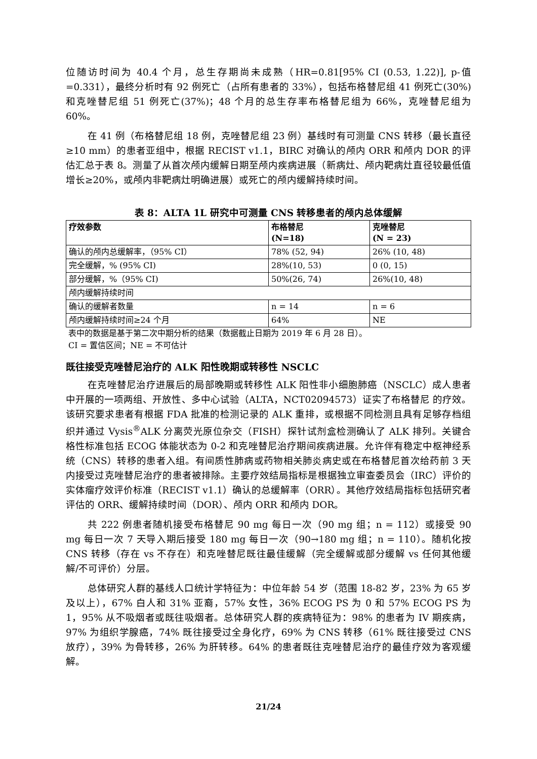位随访时间为 40.4 个月，总生存期尚未成熟（HR=0.81[95% CI (0.53, 1.22)], p-值=0.331），最终分析时有 92 例死亡（占所有患者的 33%），包括布格替尼组 41 例死亡(30%)和克唑替尼组 51 例死亡(37%)；48 个月的总生存率布格替尼组为 66%，克唑替尼组为 60%。
在 41 例（布格替尼组 18 例，克唑替尼组 23 例）基线时有可测量 CNS 转移（最长直径≥10 mm）的患者亚组中，根据 RECIST v1.1，BIRC 对确认的颅内 ORR 和颅内 DOR 的评估汇总于表 8。测量了从首次颅内缓解日期至颅内疾病进展（新病灶、颅内靶病灶直径较最低值增长≥20%，或颅内非靶病灶明确进展）或死亡的颅内缓解持续时间。
表 8：ALTA 1L 研究中可测量 CNS 转移患者的颅内总体缓解
| 疗效参数 | 布格替尼 (N=18) | 克唑替尼 (N = 23) |
| --- | --- | --- |
| 确认的颅内总缓解率，（95% CI） | 78% (52, 94) | 26% (10, 48) |
| 完全缓解，% (95% CI) | 28%(10, 53) | 0 (0, 15) |
| 部分缓解，%（95% CI) | 50%(26, 74) | 26%(10, 48) |
| 颅内缓解持续时间 | | |
| 确认的缓解者数量 | n = 14 | n = 6 |
| 颅内缓解持续时间≥24 个月 | 64% | NE |
表中的数据是基于第二次中期分析的结果（数据截止日期为 2019 年 6 月 28 日）。
CI = 置信区间；NE = 不可估计
既往接受克唑替尼治疗的 ALK 阳性晚期或转移性 NSCLC
在克唑替尼治疗进展后的局部晚期或转移性 ALK 阳性非小细胞肺癌（NSCLC）成人患者中开展的一项两组、开放性、多中心试验（ALTA，NCT02094573）证实了布格替尼 的疗效。该研究要求患者有根据 FDA 批准的检测记录的 ALK 重排，或根据不同检测且具有足够存档组织并通过 Vysis<sup>®</sup>ALK 分离荧光原位杂交（FISH）探针试剂盒检测确认了 ALK 排列。关键合格性标准包括 ECOG 体能状态为 0-2 和克唑替尼治疗期间疾病进展。允许伴有稳定中枢神经系统（CNS）转移的患者入组。有间质性肺病或药物相关肺炎病史或在布格替尼首次给药前 3 天内接受过克唑替尼治疗的患者被排除。主要疗效结局指标是根据独立审查委员会（IRC）评价的实体瘤疗效评价标准（RECIST v1.1）确认的总缓解率（ORR）。其他疗效结局指标包括研究者评估的 ORR、缓解持续时间（DOR）、颅内 ORR 和颅内 DOR。
共 222 例患者随机接受布格替尼 90 mg 每日一次（90 mg 组；n = 112）或接受 90 mg 每日一次 7 天导入期后接受 180 mg 每日一次（90→180 mg 组；n = 110）。随机化按 CNS 转移（存在 vs 不存在）和克唑替尼既往最佳缓解（完全缓解或部分缓解 vs 任何其他缓解/不可评价）分层。
总体研究人群的基线人口统计学特征为：中位年龄 54 岁（范围 18-82 岁，23% 为 65 岁及以上），67% 白人和 31% 亚裔，57% 女性，36% ECOG PS 为 0 和 57% ECOG PS 为 1，95% 从不吸烟者或既往吸烟者。总体研究人群的疾病特征为：98% 的患者为 IV 期疾病，97% 为组织学腺癌，74% 既往接受过全身化疗，69% 为 CNS 转移（61% 既往接受过 CNS 放疗），39% 为骨转移，26% 为肝转移。64% 的患者既往克唑替尼治疗的最佳疗效为客观缓解。
21/24